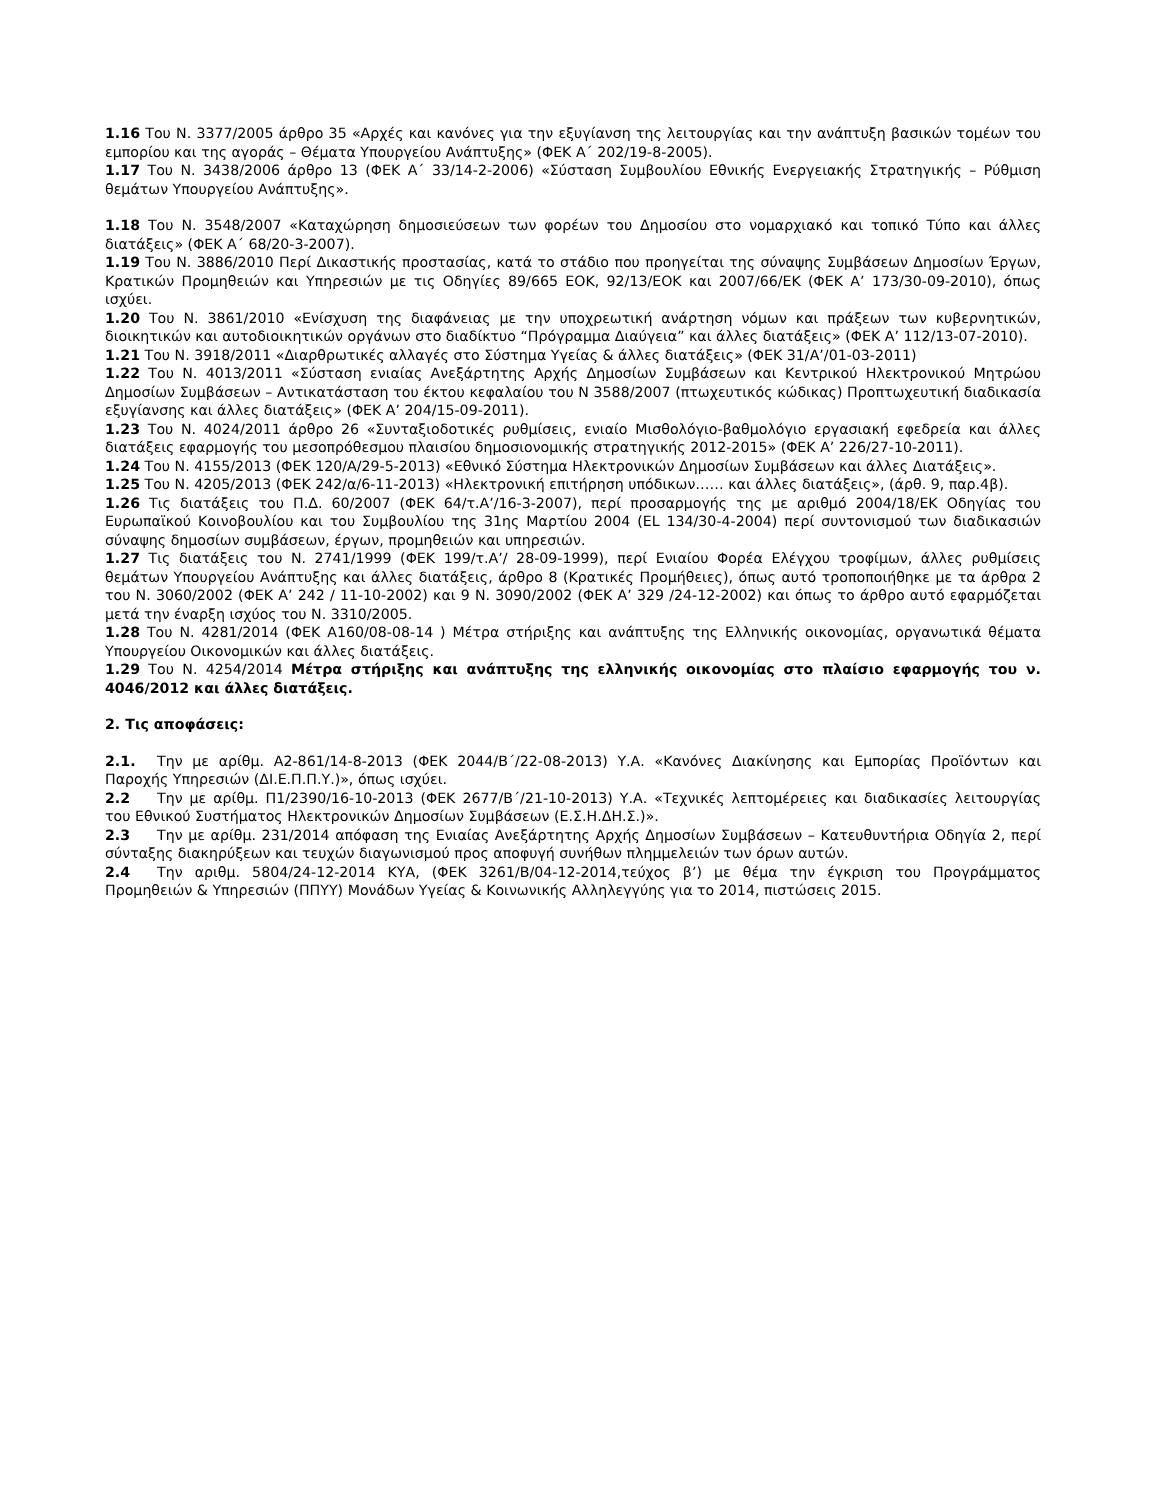1.16 Του Ν. 3377/2005 άρθρο 35 «Αρχές και κανόνες για την εξυγίανση της λειτουργίας και την ανάπτυξη βασικών τομέων του εμπορίου και της αγοράς – Θέματα Υπουργείου Ανάπτυξης» (ΦΕΚ Α΄ 202/19-8-2005).
1.17 Του Ν. 3438/2006 άρθρο 13 (ΦΕΚ Α΄ 33/14-2-2006) «Σύσταση Συμβουλίου Εθνικής Ενεργειακής Στρατηγικής – Ρύθμιση θεμάτων Υπουργείου Ανάπτυξης».
1.18 Του Ν. 3548/2007 «Καταχώρηση δημοσιεύσεων των φορέων του Δημοσίου στο νομαρχιακό και τοπικό Τύπο και άλλες διατάξεις» (ΦΕΚ Α΄ 68/20-3-2007).
1.19 Του Ν. 3886/2010 Περί Δικαστικής προστασίας, κατά το στάδιο που προηγείται της σύναψης Συμβάσεων Δημοσίων Έργων, Κρατικών Προμηθειών και Υπηρεσιών με τις Οδηγίες 89/665 ΕΟΚ, 92/13/ΕΟΚ και 2007/66/ΕΚ (ΦΕΚ Α’ 173/30-09-2010), όπως ισχύει.
1.20 Του Ν. 3861/2010 «Ενίσχυση της διαφάνειας με την υποχρεωτική ανάρτηση νόμων και πράξεων των κυβερνητικών, διοικητικών και αυτοδιοικητικών οργάνων στο διαδίκτυο “Πρόγραμμα Διαύγεια” και άλλες διατάξεις» (ΦΕΚ Α’ 112/13-07-2010).
1.21 Του Ν. 3918/2011 «Διαρθρωτικές αλλαγές στο Σύστημα Υγείας & άλλες διατάξεις» (ΦΕΚ 31/Α’/01-03-2011)
1.22 Του Ν. 4013/2011 «Σύσταση ενιαίας Ανεξάρτητης Αρχής Δημοσίων Συμβάσεων και Κεντρικού Ηλεκτρονικού Μητρώου Δημοσίων Συμβάσεων – Αντικατάσταση του έκτου κεφαλαίου του Ν 3588/2007 (πτωχευτικός κώδικας) Προπτωχευτική διαδικασία εξυγίανσης και άλλες διατάξεις» (ΦΕΚ Α’ 204/15-09-2011).
1.23 Του Ν. 4024/2011 άρθρο 26 «Συνταξιοδοτικές ρυθμίσεις, ενιαίο Μισθολόγιο-βαθμολόγιο εργασιακή εφεδρεία και άλλες διατάξεις εφαρμογής του μεσοπρόθεσμου πλαισίου δημοσιονομικής στρατηγικής 2012-2015» (ΦΕΚ Α’ 226/27-10-2011).
1.24 Του Ν. 4155/2013 (ΦΕΚ 120/Α/29-5-2013) «Εθνικό Σύστημα Ηλεκτρονικών Δημοσίων Συμβάσεων και άλλες Διατάξεις».
1.25 Του Ν. 4205/2013 (ΦΕΚ 242/α/6-11-2013) «Ηλεκτρονική επιτήρηση υπόδικων…… και άλλες διατάξεις», (άρθ. 9, παρ.4β).
1.26 Τις διατάξεις του Π.Δ. 60/2007 (ΦΕΚ 64/τ.Α’/16-3-2007), περί προσαρμογής της με αριθμό 2004/18/ΕΚ Οδηγίας του Ευρωπαϊκού Κοινοβουλίου και του Συμβουλίου της 31ης Μαρτίου 2004 (EL 134/30-4-2004) περί συντονισμού των διαδικασιών σύναψης δημοσίων συμβάσεων, έργων, προμηθειών και υπηρεσιών.
1.27 Τις διατάξεις του Ν. 2741/1999 (ΦΕΚ 199/τ.Α’/ 28-09-1999), περί Ενιαίου Φορέα Ελέγχου τροφίμων, άλλες ρυθμίσεις θεμάτων Υπουργείου Ανάπτυξης και άλλες διατάξεις, άρθρο 8 (Κρατικές Προμήθειες), όπως αυτό τροποποιήθηκε με τα άρθρα 2 του Ν. 3060/2002 (ΦΕΚ Α’ 242 / 11-10-2002) και 9 Ν. 3090/2002 (ΦΕΚ Α’ 329 /24-12-2002) και όπως το άρθρο αυτό εφαρμόζεται μετά την έναρξη ισχύος του Ν. 3310/2005.
1.28 Του Ν. 4281/2014 (ΦΕΚ Α160/08-08-14 ) Μέτρα στήριξης και ανάπτυξης της Ελληνικής οικονομίας, οργανωτικά θέματα Υπουργείου Οικονομικών και άλλες διατάξεις.
1.29 Του Ν. 4254/2014 Μέτρα στήριξης και ανάπτυξης της ελληνικής οικονομίας στο πλαίσιο εφαρμογής του ν. 4046/2012 και άλλες διατάξεις.
2. Τις αποφάσεις:
2.1. Την με αρίθμ. Α2-861/14-8-2013 (ΦΕΚ 2044/Β΄/22-08-2013) Υ.Α. «Κανόνες Διακίνησης και Εμπορίας Προϊόντων και Παροχής Υπηρεσιών (ΔΙ.Ε.Π.Π.Υ.)», όπως ισχύει.
2.2 Την με αρίθμ. Π1/2390/16-10-2013 (ΦΕΚ 2677/Β΄/21-10-2013) Υ.Α. «Τεχνικές λεπτομέρειες και διαδικασίες λειτουργίας του Εθνικού Συστήματος Ηλεκτρονικών Δημοσίων Συμβάσεων (Ε.Σ.Η.ΔΗ.Σ.)».
2.3 Την με αρίθμ. 231/2014 απόφαση της Ενιαίας Ανεξάρτητης Αρχής Δημοσίων Συμβάσεων – Κατευθυντήρια Οδηγία 2, περί σύνταξης διακηρύξεων και τευχών διαγωνισμού προς αποφυγή συνήθων πλημμελειών των όρων αυτών.
2.4 Την αριθμ. 5804/24-12-2014 ΚΥΑ, (ΦΕΚ 3261/Β/04-12-2014,τεύχος β’) με θέμα την έγκριση του Προγράμματος Προμηθειών & Υπηρεσιών (ΠΠΥΥ) Μονάδων Υγείας & Κοινωνικής Αλληλεγγύης για το 2014, πιστώσεις 2015.